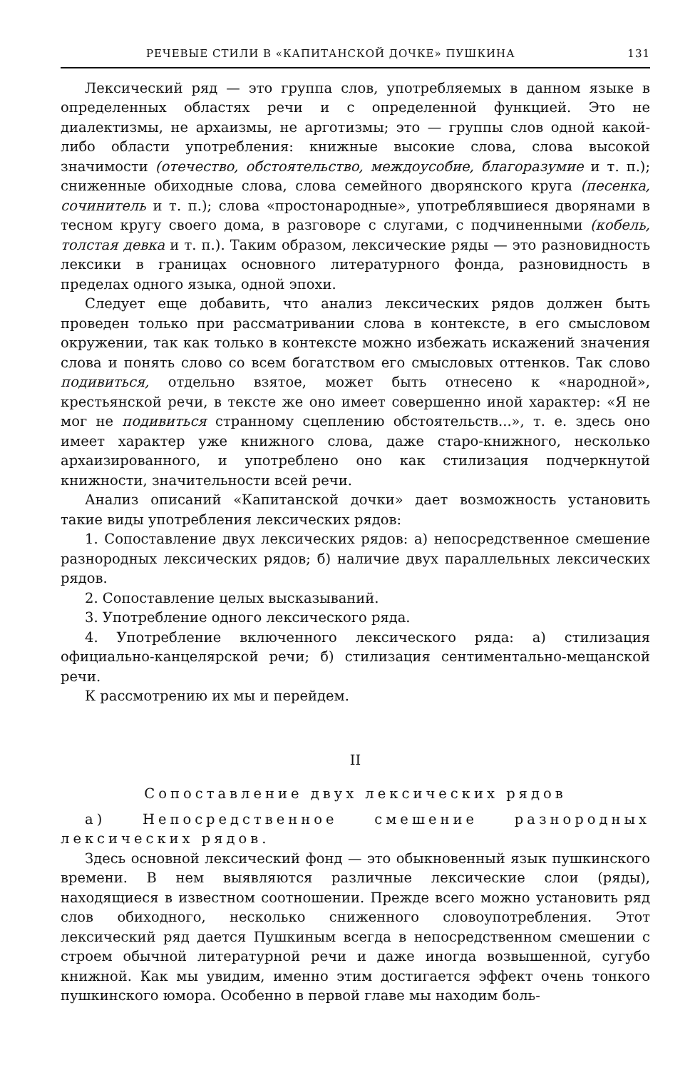РЕЧЕВЫЕ СТИЛИ В «КАПИТАНСКОЙ ДОЧКЕ» ПУШКИНА 131
Лексический ряд — это группа слов, употребляемых в данном языке в определенных областях речи и с определенной функцией. Это не диалектизмы, не архаизмы, не арготизмы; это — группы слов одной какой-либо области употребления: книжные высокие слова, слова высокой значимости (отечество, обстоятельство, междоусобие, благоразумие и т. п.); сниженные обиходные слова, слова семейного дворянского круга (песенка, сочинитель и т. п.); слова «простонародные», употреблявшиеся дворянами в тесном кругу своего дома, в разговоре с слугами, с подчиненными (кобель, толстая девка и т. п.). Таким образом, лексические ряды — это разновидность лексики в границах основного литературного фонда, разновидность в пределах одного языка, одной эпохи.
Следует еще добавить, что анализ лексических рядов должен быть проведен только при рассматривании слова в контексте, в его смысловом окружении, так как только в контексте можно избежать искажений значения слова и понять слово со всем богатством его смысловых оттенков. Так слово подивиться, отдельно взятое, может быть отнесено к «народной», крестьянской речи, в тексте же оно имеет совершенно иной характер: «Я не мог не подивиться странному сцеплению обстоятельств...», т. е. здесь оно имеет характер уже книжного слова, даже старо-книжного, несколько архаизированного, и употреблено оно как стилизация подчеркнутой книжности, значительности всей речи.
Анализ описаний «Капитанской дочки» дает возможность установить такие виды употребления лексических рядов:
1. Сопоставление двух лексических рядов: а) непосредственное смешение разнородных лексических рядов; б) наличие двух параллельных лексических рядов.
2. Сопоставление целых высказываний.
3. Употребление одного лексического ряда.
4. Употребление включенного лексического ряда: а) стилизация официально-канцелярской речи; б) стилизация сентиментально-мещанской речи.
К рассмотрению их мы и перейдем.
II
Сопоставление двух лексических рядов
а) Непосредственное смешение разнородных лексических рядов.
Здесь основной лексический фонд — это обыкновенный язык пушкинского времени. В нем выявляются различные лексические слои (ряды), находящиеся в известном соотношении. Прежде всего можно установить ряд слов обиходного, несколько сниженного словоупотребления. Этот лексический ряд дается Пушкиным всегда в непосредственном смешении с строем обычной литературной речи и даже иногда возвышенной, сугубо книжной. Как мы увидим, именно этим достигается эффект очень тонкого пушкинского юмора. Особенно в первой главе мы находим боль-